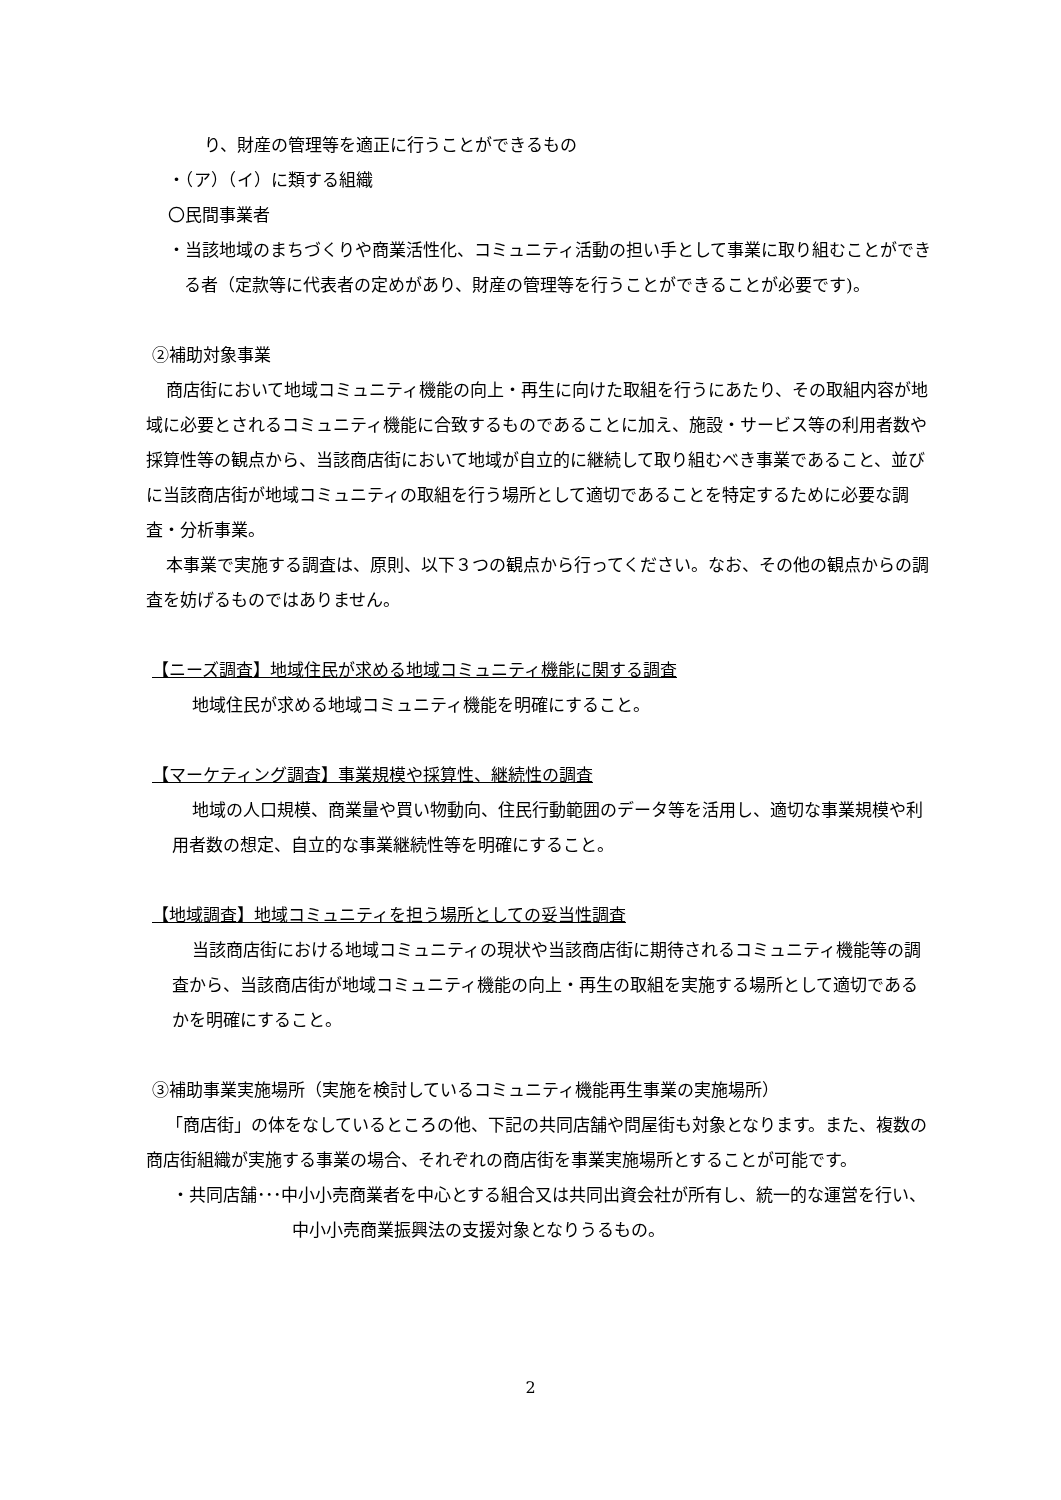り、財産の管理等を適正に行うことができるもの
・（ア）（イ）に類する組織
〇民間事業者
・当該地域のまちづくりや商業活性化、コミュニティ活動の担い手として事業に取り組むことができる者（定款等に代表者の定めがあり、財産の管理等を行うことができることが必要です)。
②補助対象事業
商店街において地域コミュニティ機能の向上・再生に向けた取組を行うにあたり、その取組内容が地域に必要とされるコミュニティ機能に合致するものであることに加え、施設・サービス等の利用者数や採算性等の観点から、当該商店街において地域が自立的に継続して取り組むべき事業であること、並びに当該商店街が地域コミュニティの取組を行う場所として適切であることを特定するために必要な調査・分析事業。
本事業で実施する調査は、原則、以下３つの観点から行ってください。なお、その他の観点からの調査を妨げるものではありません。
【ニーズ調査】地域住民が求める地域コミュニティ機能に関する調査
地域住民が求める地域コミュニティ機能を明確にすること。
【マーケティング調査】事業規模や採算性、継続性の調査
地域の人口規模、商業量や買い物動向、住民行動範囲のデータ等を活用し、適切な事業規模や利用者数の想定、自立的な事業継続性等を明確にすること。
【地域調査】地域コミュニティを担う場所としての妥当性調査
当該商店街における地域コミュニティの現状や当該商店街に期待されるコミュニティ機能等の調査から、当該商店街が地域コミュニティ機能の向上・再生の取組を実施する場所として適切であるかを明確にすること。
③補助事業実施場所（実施を検討しているコミュニティ機能再生事業の実施場所）
「商店街」の体をなしているところの他、下記の共同店舗や問屋街も対象となります。また、複数の商店街組織が実施する事業の場合、それぞれの商店街を事業実施場所とすることが可能です。
・共同店舗･･･中小小売商業者を中心とする組合又は共同出資会社が所有し、統一的な運営を行い、中小小売商業振興法の支援対象となりうるもの。
2